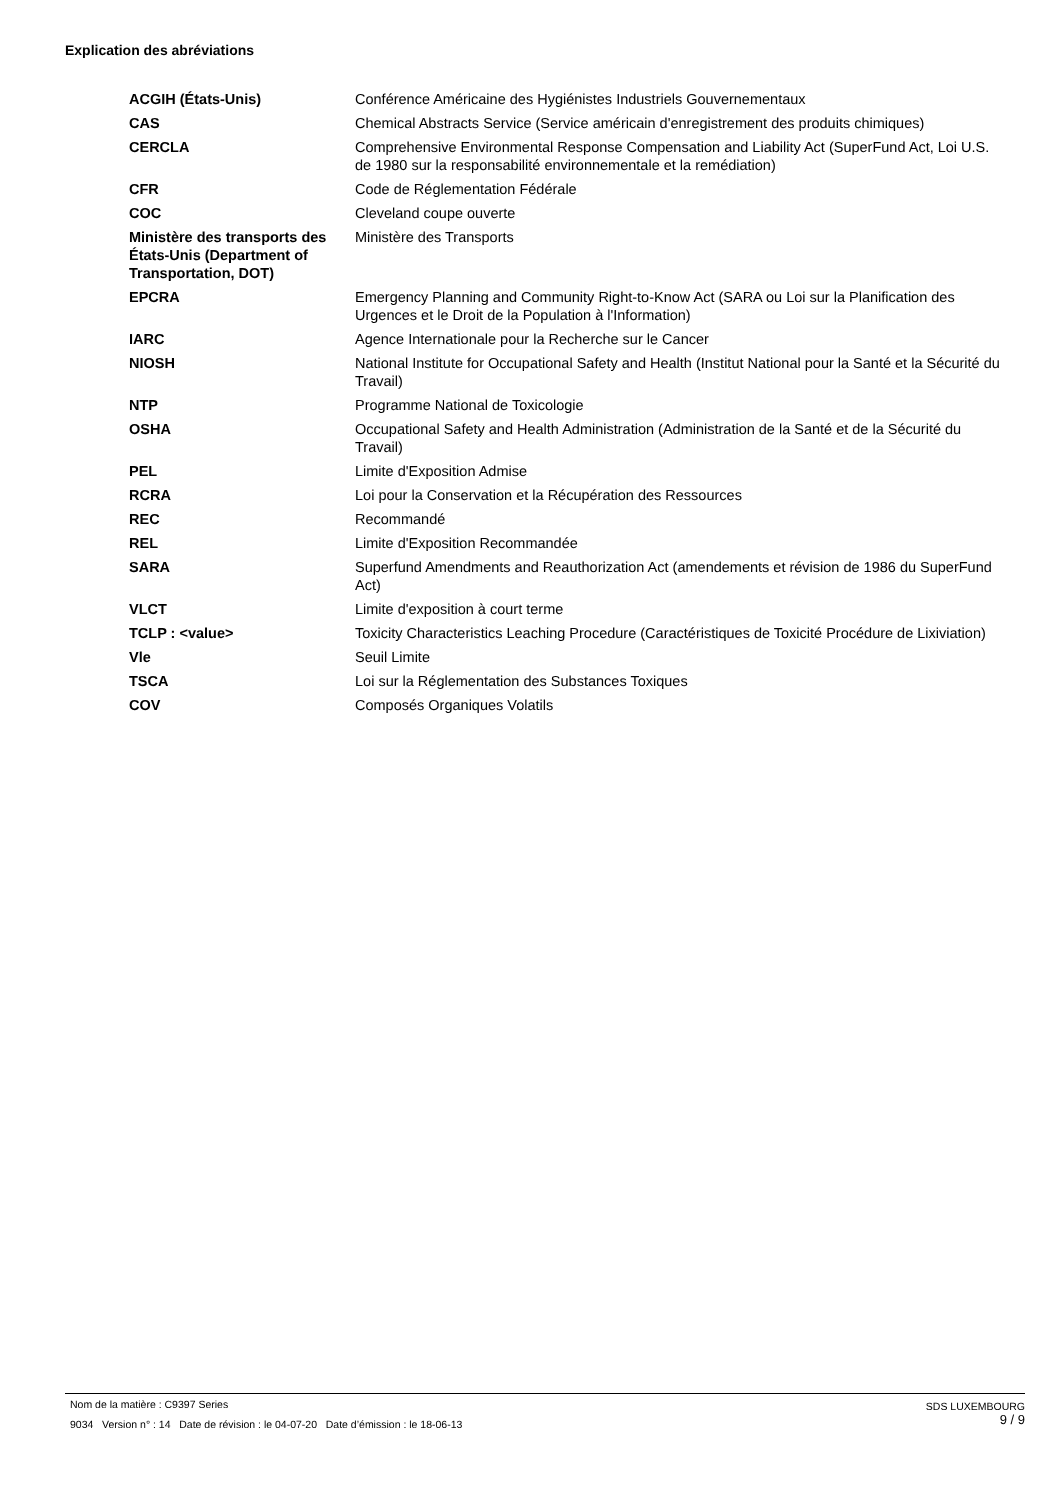Explication des abréviations
| ACGIH (États-Unis) | Conférence Américaine des Hygiénistes Industriels Gouvernementaux |
| CAS | Chemical Abstracts Service (Service américain d'enregistrement des produits chimiques) |
| CERCLA | Comprehensive Environmental Response Compensation and Liability Act (SuperFund Act, Loi U.S. de 1980 sur la responsabilité environnementale et la remédiation) |
| CFR | Code de Réglementation Fédérale |
| COC | Cleveland coupe ouverte |
| Ministère des transports des États-Unis (Department of Transportation, DOT) | Ministère des Transports |
| EPCRA | Emergency Planning and Community Right-to-Know Act (SARA ou Loi sur la Planification des Urgences et le Droit de la Population à l'Information) |
| IARC | Agence Internationale pour la Recherche sur le Cancer |
| NIOSH | National Institute for Occupational Safety and Health (Institut National pour la Santé et la Sécurité du Travail) |
| NTP | Programme National de Toxicologie |
| OSHA | Occupational Safety and Health Administration (Administration de la Santé et de la Sécurité du Travail) |
| PEL | Limite d'Exposition Admise |
| RCRA | Loi pour la Conservation et la Récupération des Ressources |
| REC | Recommandé |
| REL | Limite d'Exposition Recommandée |
| SARA | Superfund Amendments and Reauthorization Act (amendements et révision de 1986 du SuperFund Act) |
| VLCT | Limite d'exposition à court terme |
| TCLP : <value> | Toxicity Characteristics Leaching Procedure (Caractéristiques de Toxicité Procédure de Lixiviation) |
| Vle | Seuil Limite |
| TSCA | Loi sur la Réglementation des Substances Toxiques |
| COV | Composés Organiques Volatils |
Nom de la matière : C9397 Series
9034 Version n° : 14 Date de révision : le 04-07-20 Date d’émission : le 18-06-13
SDS LUXEMBOURG
9 / 9